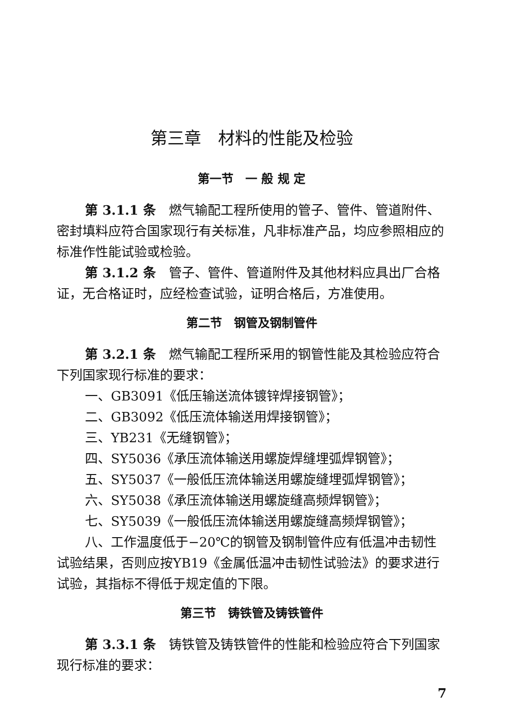第三章　材料的性能及检验
第一节　一 般 规 定
第 3.1.1 条　燃气输配工程所使用的管子、管件、管道附件、密封填料应符合国家现行有关标准，凡非标准产品，均应参照相应的标准作性能试验或检验。
第 3.1.2 条　管子、管件、管道附件及其他材料应具出厂合格证，无合格证时，应经检查试验，证明合格后，方准使用。
第二节　钢管及钢制管件
第 3.2.1 条　燃气输配工程所采用的钢管性能及其检验应符合下列国家现行标准的要求：
一、GB3091《低压输送流体镀锌焊接钢管》；
二、GB3092《低压流体输送用焊接钢管》；
三、YB231《无缝钢管》；
四、SY5036《承压流体输送用螺旋焊缝埋弧焊钢管》；
五、SY5037《一般低压流体输送用螺旋缝埋弧焊钢管》；
六、SY5038《承压流体输送用螺旋缝高频焊钢管》；
七、SY5039《一般低压流体输送用螺旋缝高频焊钢管》；
八、工作温度低于−20℃的钢管及钢制管件应有低温冲击韧性试验结果，否则应按YB19《金属低温冲击韧性试验法》的要求进行试验，其指标不得低于规定值的下限。
第三节　铸铁管及铸铁管件
第 3.3.1 条　铸铁管及铸铁管件的性能和检验应符合下列国家现行标准的要求：
7